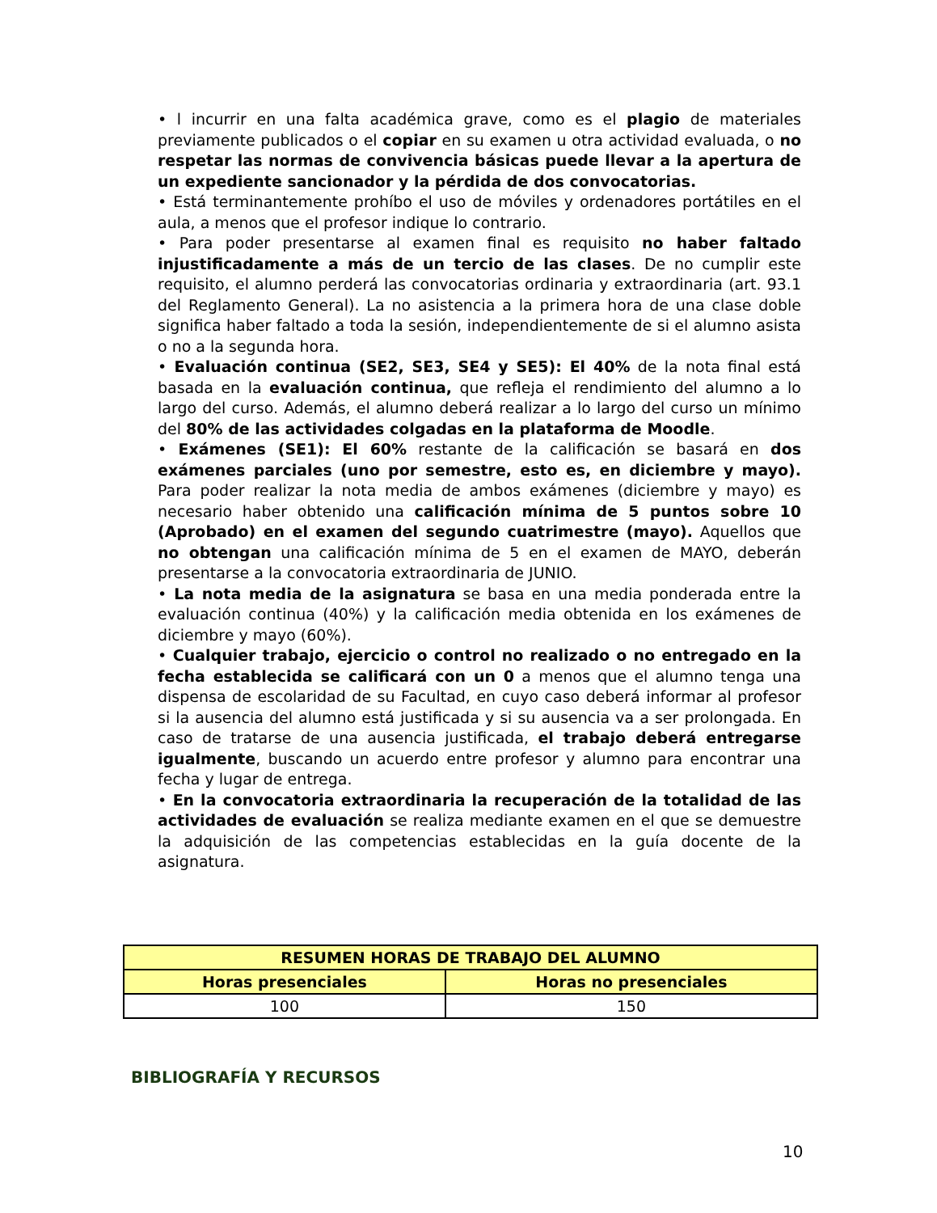• l incurrir en una falta académica grave, como es el plagio de materiales previamente publicados o el copiar en su examen u otra actividad evaluada, o no respetar las normas de convivencia básicas puede llevar a la apertura de un expediente sancionador y la pérdida de dos convocatorias.
• Está terminantemente prohíbo el uso de móviles y ordenadores portátiles en el aula, a menos que el profesor indique lo contrario.
• Para poder presentarse al examen final es requisito no haber faltado injustificadamente a más de un tercio de las clases. De no cumplir este requisito, el alumno perderá las convocatorias ordinaria y extraordinaria (art. 93.1 del Reglamento General). La no asistencia a la primera hora de una clase doble significa haber faltado a toda la sesión, independientemente de si el alumno asista o no a la segunda hora.
• Evaluación continua (SE2, SE3, SE4 y SE5): El 40% de la nota final está basada en la evaluación continua, que refleja el rendimiento del alumno a lo largo del curso. Además, el alumno deberá realizar a lo largo del curso un mínimo del 80% de las actividades colgadas en la plataforma de Moodle.
• Exámenes (SE1): El 60% restante de la calificación se basará en dos exámenes parciales (uno por semestre, esto es, en diciembre y mayo). Para poder realizar la nota media de ambos exámenes (diciembre y mayo) es necesario haber obtenido una calificación mínima de 5 puntos sobre 10 (Aprobado) en el examen del segundo cuatrimestre (mayo). Aquellos que no obtengan una calificación mínima de 5 en el examen de MAYO, deberán presentarse a la convocatoria extraordinaria de JUNIO.
• La nota media de la asignatura se basa en una media ponderada entre la evaluación continua (40%) y la calificación media obtenida en los exámenes de diciembre y mayo (60%).
• Cualquier trabajo, ejercicio o control no realizado o no entregado en la fecha establecida se calificará con un 0 a menos que el alumno tenga una dispensa de escolaridad de su Facultad, en cuyo caso deberá informar al profesor si la ausencia del alumno está justificada y si su ausencia va a ser prolongada. En caso de tratarse de una ausencia justificada, el trabajo deberá entregarse igualmente, buscando un acuerdo entre profesor y alumno para encontrar una fecha y lugar de entrega.
• En la convocatoria extraordinaria la recuperación de la totalidad de las actividades de evaluación se realiza mediante examen en el que se demuestre la adquisición de las competencias establecidas en la guía docente de la asignatura.
| RESUMEN HORAS DE TRABAJO DEL ALUMNO | |
| --- | --- |
| Horas presenciales | Horas no presenciales |
| 100 | 150 |
BIBLIOGRAFÍA Y RECURSOS
10